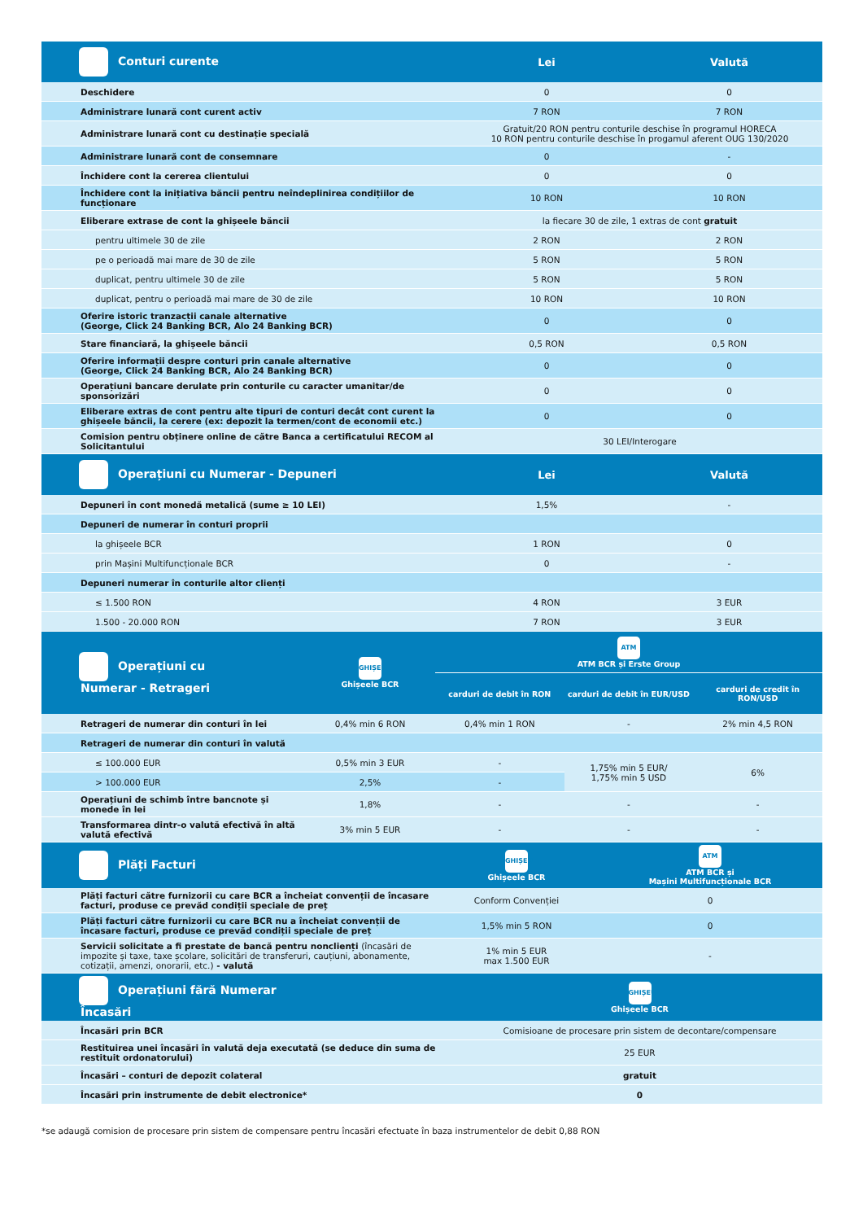| Conturi curente | Lei | Valută |
| --- | --- | --- |
| Deschidere | 0 | 0 |
| Administrare lunară cont curent activ | 7 RON | 7 RON |
| Administrare lunară cont cu destinație specială | Gratuit/20 RON pentru conturile deschise în programul HORECA 10 RON pentru conturile deschise în progamul aferent OUG 130/2020 | |
| Administrare lunară cont de consemnare | 0 | - |
| Închidere cont la cererea clientului | 0 | 0 |
| Închidere cont la inițiativa băncii pentru neîndeplinirea condițiilor de funcționare | 10 RON | 10 RON |
| Eliberare extrase de cont la ghișeele băncii | la fiecare 30 de zile, 1 extras de cont gratuit | |
| pentru ultimele 30 de zile | 2 RON | 2 RON |
| pe o perioadă mai mare de 30 de zile | 5 RON | 5 RON |
| duplicat, pentru ultimele 30 de zile | 5 RON | 5 RON |
| duplicat, pentru o perioadă mai mare de 30 de zile | 10 RON | 10 RON |
| Oferire istoric tranzacții canale alternative (George, Click 24 Banking BCR, Alo 24 Banking BCR) | 0 | 0 |
| Stare financiară, la ghișeele băncii | 0,5 RON | 0,5 RON |
| Oferire informații despre conturi prin canale alternative (George, Click 24 Banking BCR, Alo 24 Banking BCR) | 0 | 0 |
| Operațiuni bancare derulate prin conturile cu caracter umanitar/de sponsorizări | 0 | 0 |
| Eliberare extras de cont pentru alte tipuri de conturi decât cont curent la ghișeele băncii, la cerere (ex: depozit la termen/cont de economii etc.) | 0 | 0 |
| Comision pentru obținere online de către Banca a certificatului RECOM al Solicitantului | 30 LEI/Interogare | |
| Operațiuni cu Numerar - Depuneri | Lei | Valută |
| Depuneri în cont monedă metalică (sume ≥ 10 LEI) | 1,5% | - |
| Depuneri de numerar în conturi proprii | | |
| la ghișeele BCR | 1 RON | 0 |
| prin Mașini Multifuncționale BCR | 0 | - |
| Depuneri numerar în conturile altor clienți | | |
| ≤ 1.500 RON | 4 RON | 3 EUR |
| 1.500 - 20.000 RON | 7 RON | 3 EUR |
| Operațiuni cu Numerar - Retrageri | GHIȘEU Ghișeele BCR | ATM ATM BCR și Erste Group | | |
| --- | --- | --- | --- | --- |
| | | carduri de debit în RON | carduri de debit în EUR/USD | carduri de credit în RON/USD |
| Retrageri de numerar din conturi în lei | 0,4% min 6 RON | 0,4% min 1 RON | - | 2% min 4,5 RON |
| Retrageri de numerar din conturi în valută | | | | |
| ≤ 100.000 EUR | 0,5% min 3 EUR | - | 1,75% min 5 EUR/ 1,75% min 5 USD | 6% |
| > 100.000 EUR | 2,5% | - | | |
| Operațiuni de schimb între bancnote și monede în lei | 1,8% | - | - | - |
| Transformarea dintr-o valută efectivă în altă valută efectivă | 3% min 5 EUR | - | - | - |
| Plăți Facturi | GHIȘEU Ghișeele BCR | ATM ATM BCR și Mașini Multifuncționale BCR |
| --- | --- | --- |
| Plăți facturi către furnizorii cu care BCR a încheiat convenții de încasare facturi, produse ce prevăd condiții speciale de preț | Conform Convenției | 0 |
| Plăți facturi către furnizorii cu care BCR nu a încheiat convenții de încasare facturi, produse ce prevăd condiții speciale de preț | 1,5% min 5 RON | 0 |
| Servicii solicitate a fi prestate de bancă pentru nonclienți (încasări de impozite și taxe, taxe școlare, solicitări de transferuri, cauțiuni, abonamente, cotizații, amenzi, onorarii, etc.) - valută | 1% min 5 EUR max 1.500 EUR | - |
| Operațiuni fără Numerar Încasări | GHIȘEU Ghișeele BCR |
| --- | --- |
| Încasări prin BCR | Comisioane de procesare prin sistem de decontare/compensare |
| Restituirea unei încasări în valută deja executată (se deduce din suma de restituit ordonatorului) | 25 EUR |
| Încasări – conturi de depozit colateral | gratuit |
| Încasări prin instrumente de debit electronice* | 0 |
*se adaugă comision de procesare prin sistem de compensare pentru încasări efectuate în baza instrumentelor de debit 0,88 RON